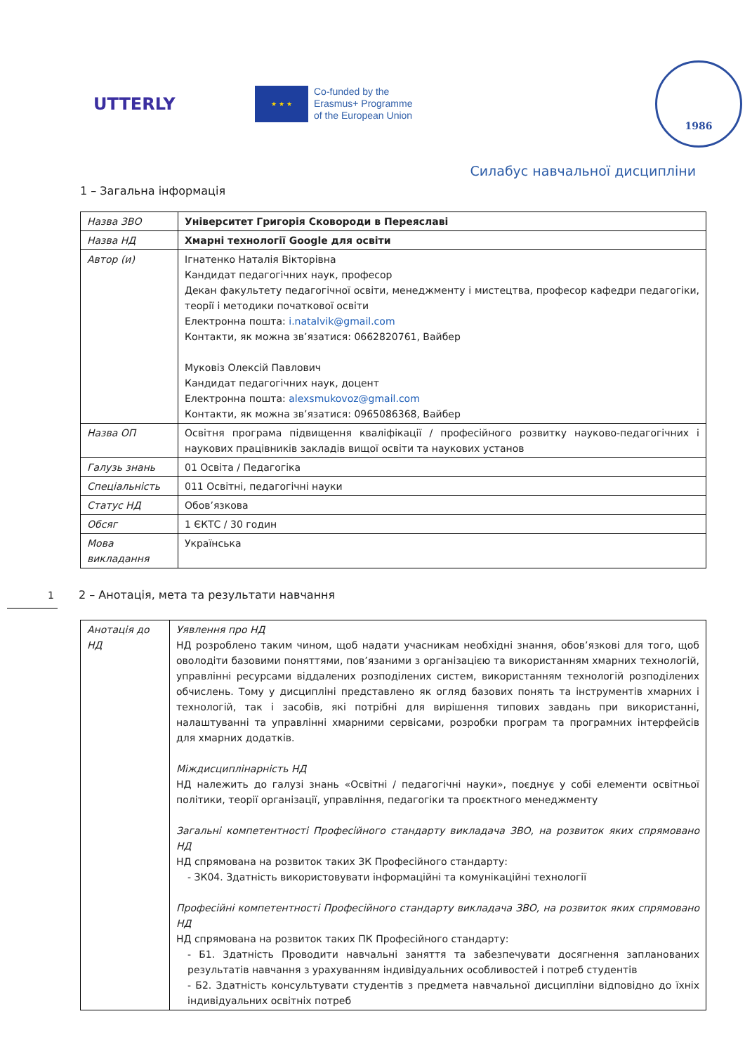UTTERLY
★ ★ ★
Co-funded by the
Erasmus+ Programme
of the European Union
1986
Силабус навчальної дисципліни
1 – Загальна інформація
| Назва ЗВО | Університет Григорія Сковороди в Переяславі |
| Назва НД | Хмарні технології Google для освіти |
| Автор (и) | Ігнатенко Наталія Вікторівна Кандидат педагогічних наук, професор Декан факультету педагогічної освіти, менеджменту і мистецтва, професор кафедри педагогіки, теорії і методики початкової освіти Електронна пошта: i.natalvik@gmail.com Контакти, як можна зв’язатися: 0662820761, Вайбер Муковіз Олексій Павлович Кандидат педагогічних наук, доцент Електронна пошта: alexsmukovoz@gmail.com Контакти, як можна зв’язатися: 0965086368, Вайбер |
| Назва ОП | Освітня програма підвищення кваліфікації / професійного розвитку науково-педагогічних і наукових працівників закладів вищої освіти та наукових установ |
| Галузь знань | 01 Освіта / Педагогіка |
| Спеціальність | 011 Освітні, педагогічні науки |
| Статус НД | Обов’язкова |
| Обсяг | 1 ЄКТС / 30 годин |
| Мова викладання | Українська |
1 2 – Анотація, мета та результати навчання
| Анотація до НД | Уявлення про НД НД розроблено таким чином, щоб надати учасникам необхідні знання, обов’язкові для того, щоб оволодіти базовими поняттями, пов’язаними з організацією та використанням хмарних технологій, управлінні ресурсами віддалених розподілених систем, використанням технологій розподілених обчислень. Тому у дисципліні представлено як огляд базових понять та інструментів хмарних і технологій, так і засобів, які потрібні для вирішення типових завдань при використанні, налаштуванні та управлінні хмарними сервісами, розробки програм та програмних інтерфейсів для хмарних додатків. Міждисциплінарність НД НД належить до галузі знань «Освітні / педагогічні науки», поєднує у собі елементи освітньої політики, теорії організації, управління, педагогіки та проєктного менеджменту Загальні компетентності Професійного стандарту викладача ЗВО, на розвиток яких спрямовано НД НД спрямована на розвиток таких ЗК Професійного стандарту: - ЗК04. Здатність використовувати інформаційні та комунікаційні технології Професійні компетентності Професійного стандарту викладача ЗВО, на розвиток яких спрямовано НД НД спрямована на розвиток таких ПК Професійного стандарту: - Б1. Здатність Проводити навчальні заняття та забезпечувати досягнення запланованих результатів навчання з урахуванням індивідуальних особливостей і потреб студентів - Б2. Здатність консультувати студентів з предмета навчальної дисципліни відповідно до їхніх індивідуальних освітніх потреб |